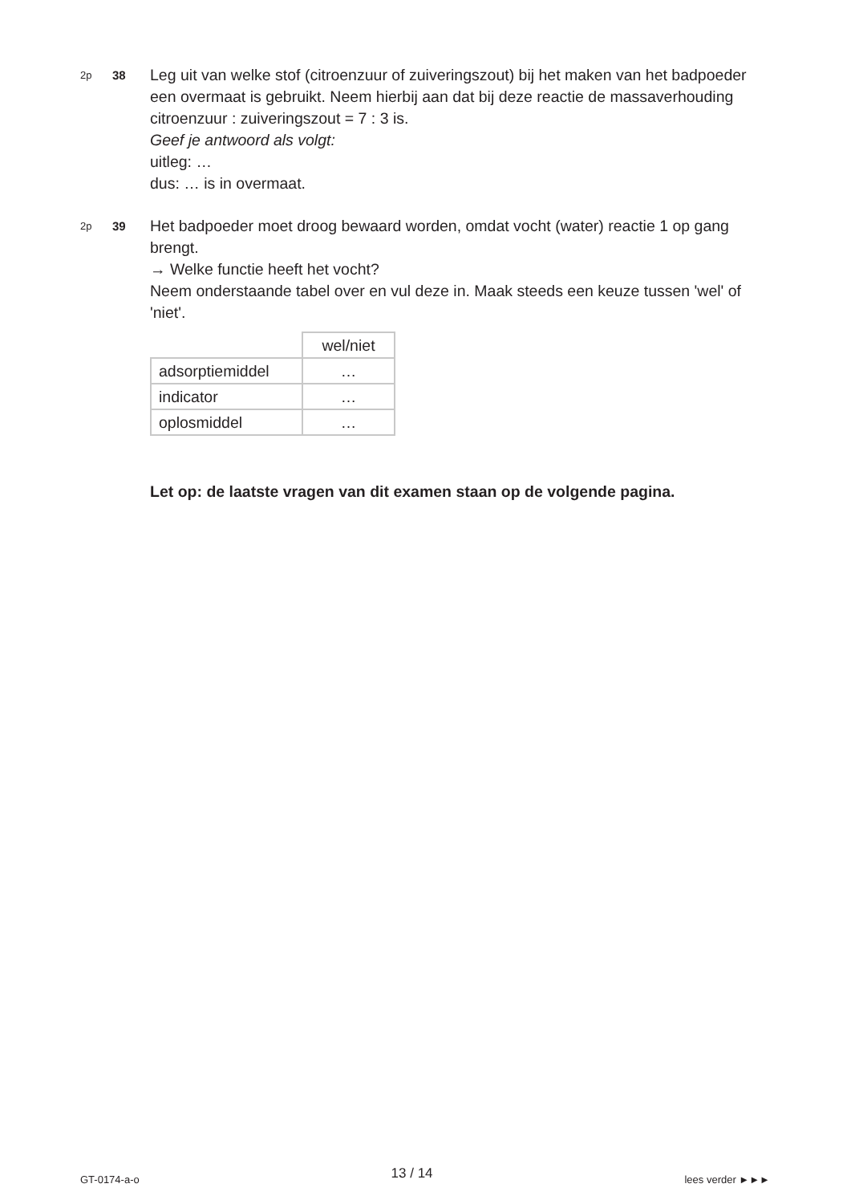2p
38
Leg uit van welke stof (citroenzuur of zuiveringszout) bij het maken van het badpoeder een overmaat is gebruikt. Neem hierbij aan dat bij deze reactie de massaverhouding citroenzuur : zuiveringszout = 7 : 3 is.
Geef je antwoord als volgt:
uitleg: …
dus: … is in overmaat.
2p
39
Het badpoeder moet droog bewaard worden, omdat vocht (water) reactie 1 op gang brengt.
→ Welke functie heeft het vocht?
Neem onderstaande tabel over en vul deze in. Maak steeds een keuze tussen 'wel' of 'niet'.
| | wel/niet |
| adsorptiemiddel | … |
| indicator | … |
| oplosmiddel | … |
Let op: de laatste vragen van dit examen staan op de volgende pagina.
GT-0174-a-o 13 / 14 lees verder ►►►